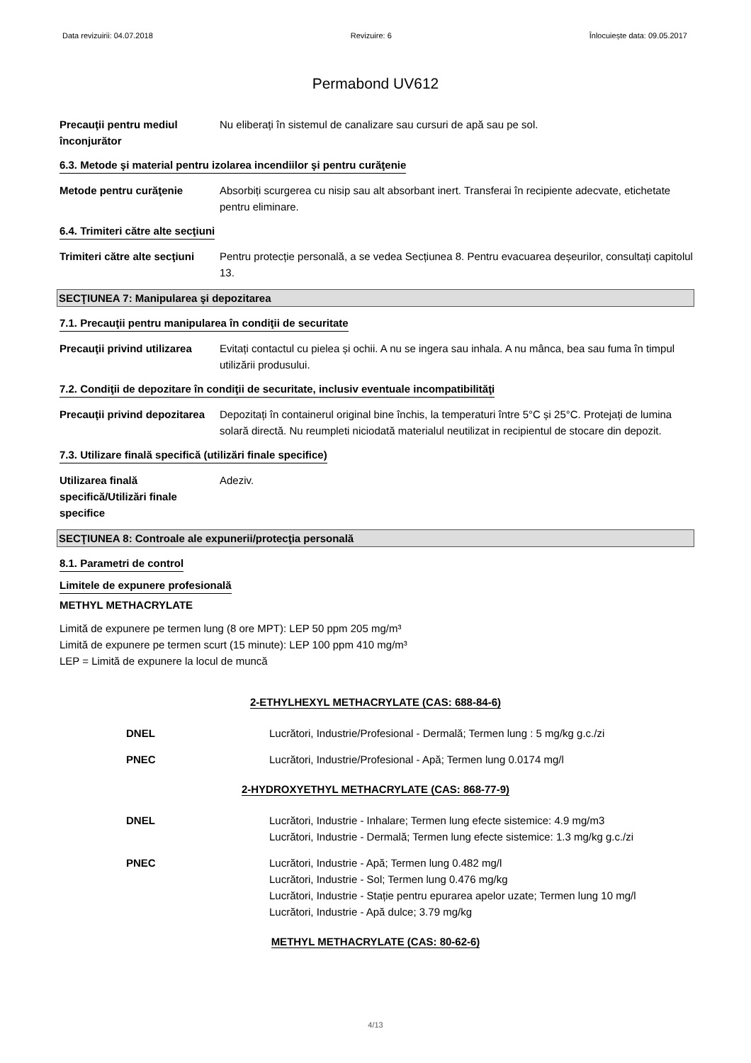Data revizuirii: 04.07.2018 Revizuire: 6 Înlocuiește data: 09.05.2017
Permabond UV612
Precauţii pentru mediul înconjurător
Nu eliberați în sistemul de canalizare sau cursuri de apă sau pe sol.
6.3. Metode şi material pentru izolarea incendiilor şi pentru curăţenie
Metode pentru curăţenie Absorbiți scurgerea cu nisip sau alt absorbant inert. Transferai în recipiente adecvate, etichetate pentru eliminare.
6.4. Trimiteri către alte secţiuni
Trimiteri către alte secţiuni
Pentru protecție personală, a se vedea Secțiunea 8. Pentru evacuarea deșeurilor, consultați capitolul 13.
SECŢIUNEA 7: Manipularea şi depozitarea
7.1. Precauţii pentru manipularea în condiţii de securitate
Precauţii privind utilizarea
Evitați contactul cu pielea și ochii. A nu se ingera sau inhala. A nu mânca, bea sau fuma în timpul utilizării produsului.
7.2. Condiţii de depozitare în condiţii de securitate, inclusiv eventuale incompatibilităţi
Precauţii privind depozitarea
Depozitați în containerul original bine închis, la temperaturi între 5°C și 25°C. Protejați de lumina solară directă. Nu reumpleti niciodată materialul neutilizat in recipientul de stocare din depozit.
7.3. Utilizare finală specifică (utilizări finale specifice)
Utilizarea finală specifică/Utilizări finale specifice
Adeziv.
SECŢIUNEA 8: Controale ale expunerii/protecţia personală
8.1. Parametri de control
Limitele de expunere profesională
METHYL METHACRYLATE
Limită de expunere pe termen lung (8 ore MPT): LEP 50 ppm 205 mg/m³
Limită de expunere pe termen scurt (15 minute): LEP 100 ppm 410 mg/m³
LEP = Limită de expunere la locul de muncă
2-ETHYLHEXYL METHACRYLATE (CAS: 688-84-6)
DNEL Lucrători, Industrie/Profesional - Dermală; Termen lung : 5 mg/kg g.c./zi
PNEC Lucrători, Industrie/Profesional - Apă; Termen lung 0.0174 mg/l
2-HYDROXYETHYL METHACRYLATE (CAS: 868-77-9)
DNEL Lucrători, Industrie - Inhalare; Termen lung efecte sistemice: 4.9 mg/m3
Lucrători, Industrie - Dermală; Termen lung efecte sistemice: 1.3 mg/kg g.c./zi
PNEC Lucrători, Industrie - Apă; Termen lung 0.482 mg/l
Lucrători, Industrie - Sol; Termen lung 0.476 mg/kg
Lucrători, Industrie - Stație pentru epurarea apelor uzate; Termen lung 10 mg/l
Lucrători, Industrie - Apă dulce; 3.79 mg/kg
METHYL METHACRYLATE (CAS: 80-62-6)
4/13